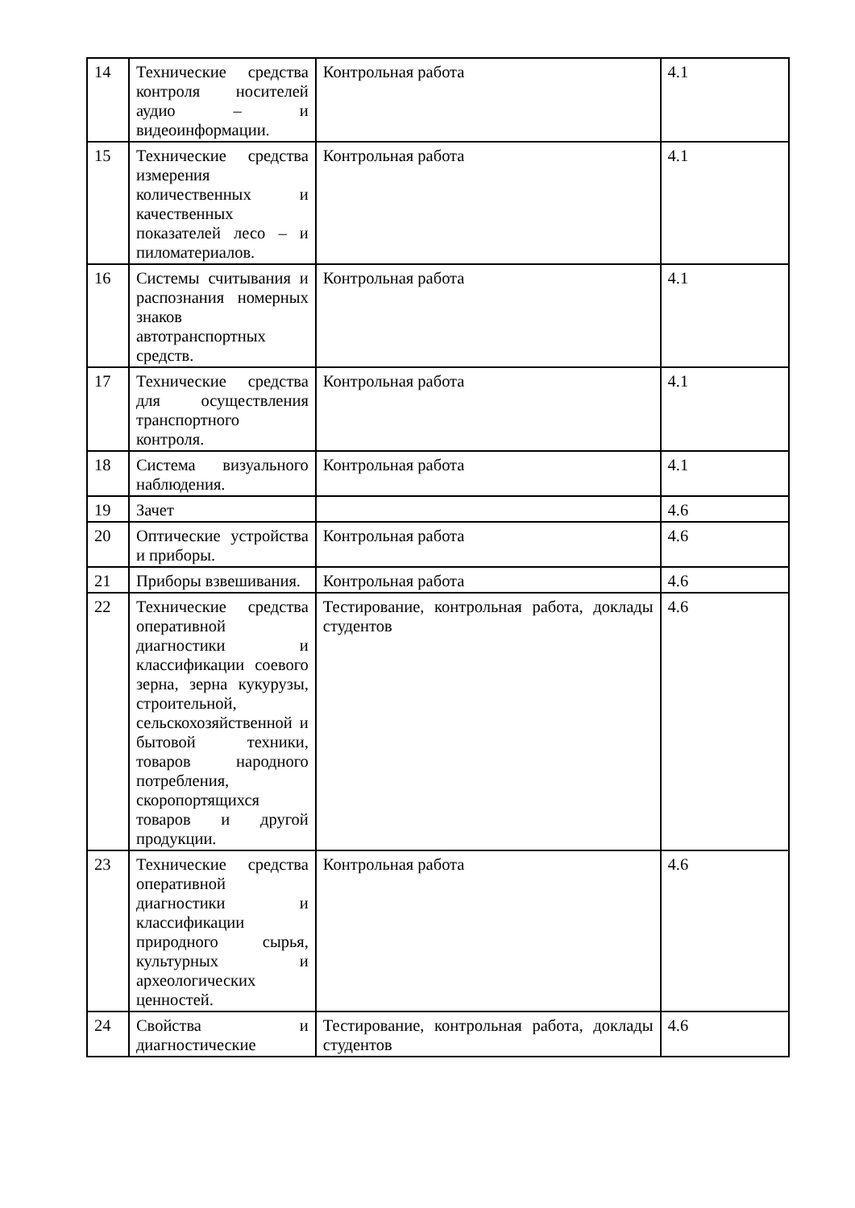| 14 | Технические средства контроля носителей аудио – и видеоинформации. | Контрольная работа | 4.1 |
| 15 | Технические средства измерения количественных и качественных показателей лесо – и пиломатериалов. | Контрольная работа | 4.1 |
| 16 | Системы считывания и распознания номерных знаков автотранспортных средств. | Контрольная работа | 4.1 |
| 17 | Технические средства для осуществления транспортного контроля. | Контрольная работа | 4.1 |
| 18 | Система визуального наблюдения. | Контрольная работа | 4.1 |
| 19 | Зачет | | 4.6 |
| 20 | Оптические устройства и приборы. | Контрольная работа | 4.6 |
| 21 | Приборы взвешивания. | Контрольная работа | 4.6 |
| 22 | Технические средства оперативной диагностики и классификации соевого зерна, зерна кукурузы, строительной, сельскохозяйственной и бытовой техники, товаров народного потребления, скоропортящихся товаров и другой продукции. | Тестирование, контрольная работа, доклады студентов | 4.6 |
| 23 | Технические средства оперативной диагностики и классификации природного сырья, культурных и археологических ценностей. | Контрольная работа | 4.6 |
| 24 | Свойства и диагностические | Тестирование, контрольная работа, доклады студентов | 4.6 |